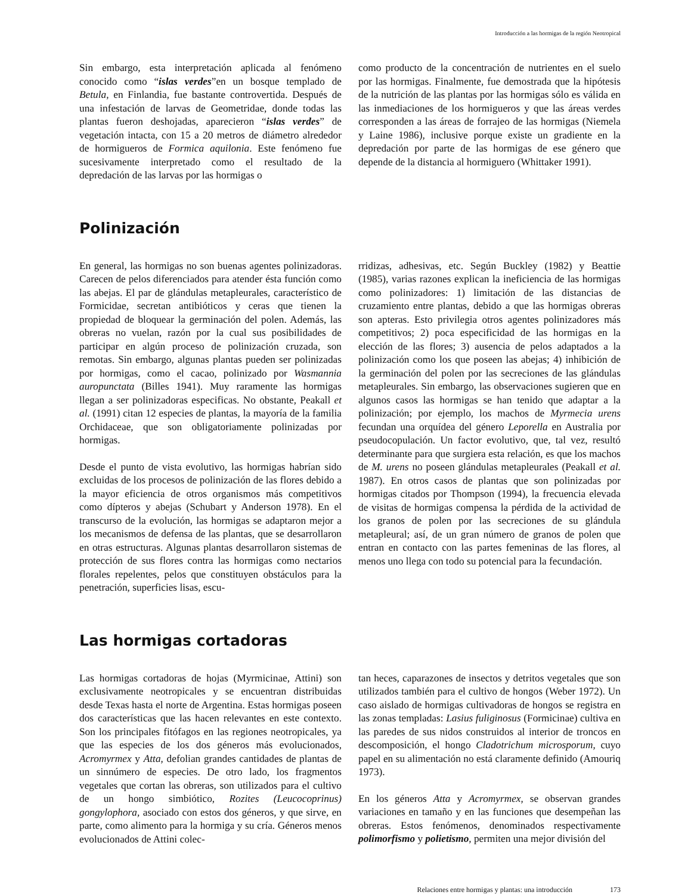Introducción a las hormigas de la región Neotropical
Sin embargo, esta interpretación aplicada al fenómeno conocido como “islas verdes”en un bosque templado de Betula, en Finlandia, fue bastante controvertida. Después de una infestación de larvas de Geometridae, donde todas las plantas fueron deshojadas, aparecieron “islas verdes” de vegetación intacta, con 15 a 20 metros de diámetro alrededor de hormigueros de Formica aquilonia. Este fenómeno fue sucesivamente interpretado como el resultado de la depredación de las larvas por las hormigas o
como producto de la concentración de nutrientes en el suelo por las hormigas. Finalmente, fue demostrada que la hipótesis de la nutrición de las plantas por las hormigas sólo es válida en las inmediaciones de los hormigueros y que las áreas verdes corresponden a las áreas de forrajeo de las hormigas (Niemela y Laine 1986), inclusive porque existe un gradiente en la depredación por parte de las hormigas de ese género que depende de la distancia al hormiguero (Whittaker 1991).
Polinización
En general, las hormigas no son buenas agentes polinizadoras. Carecen de pelos diferenciados para atender ésta función como las abejas. El par de glándulas metapleurales, característico de Formicidae, secretan antibióticos y ceras que tienen la propiedad de bloquear la germinación del polen. Además, las obreras no vuelan, razón por la cual sus posibilidades de participar en algún proceso de polinización cruzada, son remotas. Sin embargo, algunas plantas pueden ser polinizadas por hormigas, como el cacao, polinizado por Wasmannia auropunctata (Billes 1941). Muy raramente las hormigas llegan a ser polinizadoras especificas. No obstante, Peakall et al. (1991) citan 12 especies de plantas, la mayoría de la familia Orchidaceae, que son obligatoriamente polinizadas por hormigas.
Desde el punto de vista evolutivo, las hormigas habrían sido excluidas de los procesos de polinización de las flores debido a la mayor eficiencia de otros organismos más competitivos como dípteros y abejas (Schubart y Anderson 1978). En el transcurso de la evolución, las hormigas se adaptaron mejor a los mecanismos de defensa de las plantas, que se desarrollaron en otras estructuras. Algunas plantas desarrollaron sistemas de protección de sus flores contra las hormigas como nectarios florales repelentes, pelos que constituyen obstáculos para la penetración, superficies lisas, escu-
rridizas, adhesivas, etc. Según Buckley (1982) y Beattie (1985), varias razones explican la ineficiencia de las hormigas como polinizadores: 1) limitación de las distancias de cruzamiento entre plantas, debido a que las hormigas obreras son apteras. Esto privilegia otros agentes polinizadores más competitivos; 2) poca especificidad de las hormigas en la elección de las flores; 3) ausencia de pelos adaptados a la polinización como los que poseen las abejas; 4) inhibición de la germinación del polen por las secreciones de las glándulas metapleurales. Sin embargo, las observaciones sugieren que en algunos casos las hormigas se han tenido que adaptar a la polinización; por ejemplo, los machos de Myrmecia urens fecundan una orquídea del género Leporella en Australia por pseudocopulación. Un factor evolutivo, que, tal vez, resultó determinante para que surgiera esta relación, es que los machos de M. urens no poseen glándulas metapleurales (Peakall et al. 1987). En otros casos de plantas que son polinizadas por hormigas citados por Thompson (1994), la frecuencia elevada de visitas de hormigas compensa la pérdida de la actividad de los granos de polen por las secreciones de su glándula metapleural; así, de un gran número de granos de polen que entran en contacto con las partes femeninas de las flores, al menos uno llega con todo su potencial para la fecundación.
Las hormigas cortadoras
Las hormigas cortadoras de hojas (Myrmicinae, Attini) son exclusivamente neotropicales y se encuentran distribuidas desde Texas hasta el norte de Argentina. Estas hormigas poseen dos características que las hacen relevantes en este contexto. Son los principales fitófagos en las regiones neotropicales, ya que las especies de los dos géneros más evolucionados, Acromyrmex y Atta, defolian grandes cantidades de plantas de un sinnúmero de especies. De otro lado, los fragmentos vegetales que cortan las obreras, son utilizados para el cultivo de un hongo simbiótico, Rozites (Leucocoprinus) gongylophora, asociado con estos dos géneros, y que sirve, en parte, como alimento para la hormiga y su cría. Géneros menos evolucionados de Attini colec-
tan heces, caparazones de insectos y detritos vegetales que son utilizados también para el cultivo de hongos (Weber 1972). Un caso aislado de hormigas cultivadoras de hongos se registra en las zonas templadas: Lasius fuliginosus (Formicinae) cultiva en las paredes de sus nidos construidos al interior de troncos en descomposición, el hongo Cladotrichum microsporum, cuyo papel en su alimentación no está claramente definido (Amouriq 1973).
En los géneros Atta y Acromyrmex, se observan grandes variaciones en tamaño y en las funciones que desempeñan las obreras. Estos fenómenos, denominados respectivamente polimorfismo y polietismo, permiten una mejor división del
Relaciones entre hormigas y plantas: una introducción 173